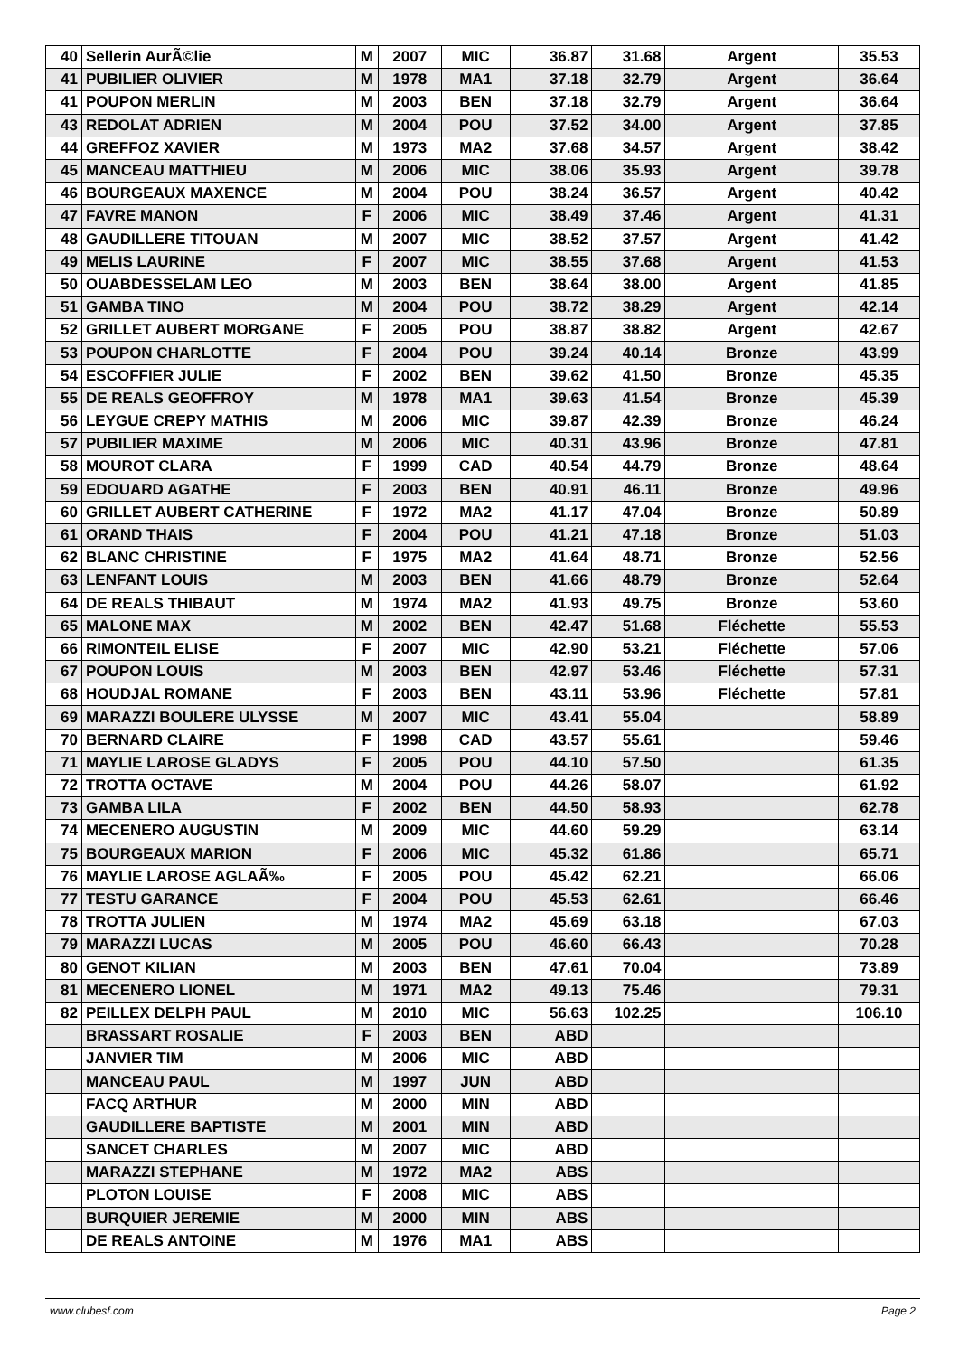| 40 | Sellerin AurÃ©lie | M | 2007 | MIC | 36.87 | 31.68 | Argent | 35.53 |
| 41 | PUBILIER OLIVIER | M | 1978 | MA1 | 37.18 | 32.79 | Argent | 36.64 |
| 41 | POUPON MERLIN | M | 2003 | BEN | 37.18 | 32.79 | Argent | 36.64 |
| 43 | REDOLAT ADRIEN | M | 2004 | POU | 37.52 | 34.00 | Argent | 37.85 |
| 44 | GREFFOZ XAVIER | M | 1973 | MA2 | 37.68 | 34.57 | Argent | 38.42 |
| 45 | MANCEAU MATTHIEU | M | 2006 | MIC | 38.06 | 35.93 | Argent | 39.78 |
| 46 | BOURGEAUX MAXENCE | M | 2004 | POU | 38.24 | 36.57 | Argent | 40.42 |
| 47 | FAVRE MANON | F | 2006 | MIC | 38.49 | 37.46 | Argent | 41.31 |
| 48 | GAUDILLERE TITOUAN | M | 2007 | MIC | 38.52 | 37.57 | Argent | 41.42 |
| 49 | MELIS LAURINE | F | 2007 | MIC | 38.55 | 37.68 | Argent | 41.53 |
| 50 | OUABDESSELAM LEO | M | 2003 | BEN | 38.64 | 38.00 | Argent | 41.85 |
| 51 | GAMBA TINO | M | 2004 | POU | 38.72 | 38.29 | Argent | 42.14 |
| 52 | GRILLET AUBERT MORGANE | F | 2005 | POU | 38.87 | 38.82 | Argent | 42.67 |
| 53 | POUPON CHARLOTTE | F | 2004 | POU | 39.24 | 40.14 | Bronze | 43.99 |
| 54 | ESCOFFIER JULIE | F | 2002 | BEN | 39.62 | 41.50 | Bronze | 45.35 |
| 55 | DE REALS GEOFFROY | M | 1978 | MA1 | 39.63 | 41.54 | Bronze | 45.39 |
| 56 | LEYGUE CREPY MATHIS | M | 2006 | MIC | 39.87 | 42.39 | Bronze | 46.24 |
| 57 | PUBILIER MAXIME | M | 2006 | MIC | 40.31 | 43.96 | Bronze | 47.81 |
| 58 | MOUROT CLARA | F | 1999 | CAD | 40.54 | 44.79 | Bronze | 48.64 |
| 59 | EDOUARD AGATHE | F | 2003 | BEN | 40.91 | 46.11 | Bronze | 49.96 |
| 60 | GRILLET AUBERT CATHERINE | F | 1972 | MA2 | 41.17 | 47.04 | Bronze | 50.89 |
| 61 | ORAND THAIS | F | 2004 | POU | 41.21 | 47.18 | Bronze | 51.03 |
| 62 | BLANC CHRISTINE | F | 1975 | MA2 | 41.64 | 48.71 | Bronze | 52.56 |
| 63 | LENFANT LOUIS | M | 2003 | BEN | 41.66 | 48.79 | Bronze | 52.64 |
| 64 | DE REALS THIBAUT | M | 1974 | MA2 | 41.93 | 49.75 | Bronze | 53.60 |
| 65 | MALONE MAX | M | 2002 | BEN | 42.47 | 51.68 | Fléchette | 55.53 |
| 66 | RIMONTEIL ELISE | F | 2007 | MIC | 42.90 | 53.21 | Fléchette | 57.06 |
| 67 | POUPON LOUIS | M | 2003 | BEN | 42.97 | 53.46 | Fléchette | 57.31 |
| 68 | HOUDJAL ROMANE | F | 2003 | BEN | 43.11 | 53.96 | Fléchette | 57.81 |
| 69 | MARAZZI BOULERE ULYSSE | M | 2007 | MIC | 43.41 | 55.04 | | 58.89 |
| 70 | BERNARD CLAIRE | F | 1998 | CAD | 43.57 | 55.61 | | 59.46 |
| 71 | MAYLIE LAROSE GLADYS | F | 2005 | POU | 44.10 | 57.50 | | 61.35 |
| 72 | TROTTA OCTAVE | M | 2004 | POU | 44.26 | 58.07 | | 61.92 |
| 73 | GAMBA LILA | F | 2002 | BEN | 44.50 | 58.93 | | 62.78 |
| 74 | MECENERO AUGUSTIN | M | 2009 | MIC | 44.60 | 59.29 | | 63.14 |
| 75 | BOURGEAUX MARION | F | 2006 | MIC | 45.32 | 61.86 | | 65.71 |
| 76 | MAYLIE LAROSE AGLAÃ‰ | F | 2005 | POU | 45.42 | 62.21 | | 66.06 |
| 77 | TESTU GARANCE | F | 2004 | POU | 45.53 | 62.61 | | 66.46 |
| 78 | TROTTA JULIEN | M | 1974 | MA2 | 45.69 | 63.18 | | 67.03 |
| 79 | MARAZZI LUCAS | M | 2005 | POU | 46.60 | 66.43 | | 70.28 |
| 80 | GENOT KILIAN | M | 2003 | BEN | 47.61 | 70.04 | | 73.89 |
| 81 | MECENERO LIONEL | M | 1971 | MA2 | 49.13 | 75.46 | | 79.31 |
| 82 | PEILLEX DELPH PAUL | M | 2010 | MIC | 56.63 | 102.25 | | 106.10 |
| | BRASSART ROSALIE | F | 2003 | BEN | ABD | | | |
| | JANVIER TIM | M | 2006 | MIC | ABD | | | |
| | MANCEAU PAUL | M | 1997 | JUN | ABD | | | |
| | FACQ ARTHUR | M | 2000 | MIN | ABD | | | |
| | GAUDILLERE BAPTISTE | M | 2001 | MIN | ABD | | | |
| | SANCET CHARLES | M | 2007 | MIC | ABD | | | |
| | MARAZZI STEPHANE | M | 1972 | MA2 | ABS | | | |
| | PLOTON LOUISE | F | 2008 | MIC | ABS | | | |
| | BURQUIER JEREMIE | M | 2000 | MIN | ABS | | | |
| | DE REALS ANTOINE | M | 1976 | MA1 | ABS | | | |
www.clubesf.com Page 2